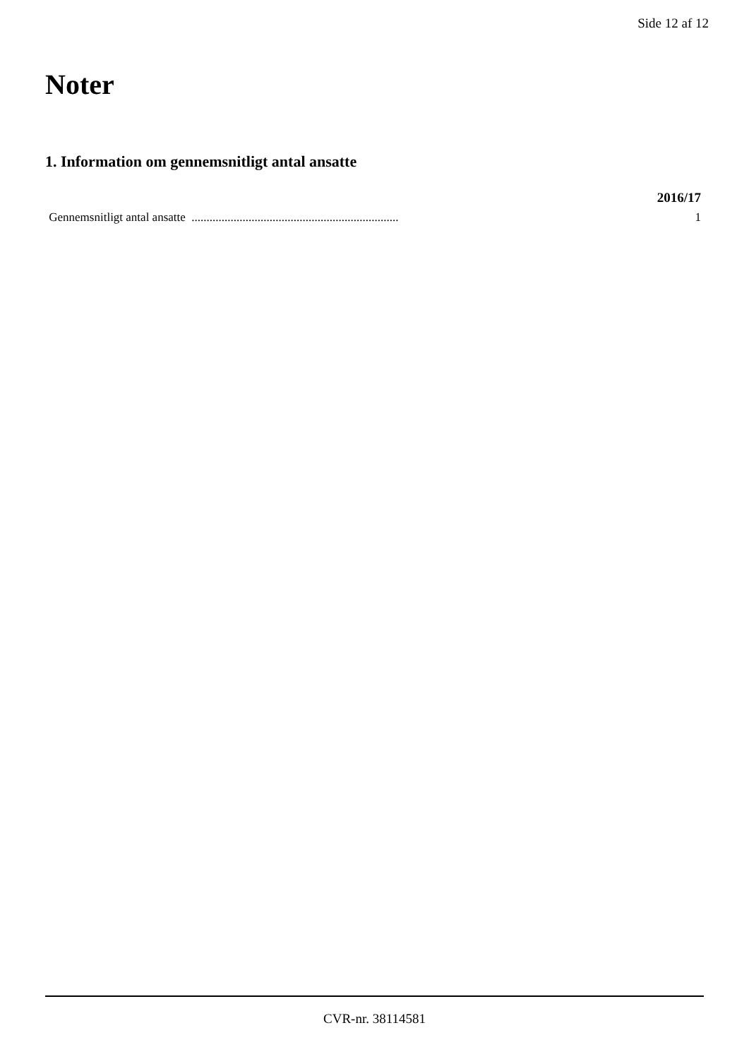Side 12 af 12
Noter
1. Information om gennemsnitligt antal ansatte
| | 2016/17 |
| --- | --- |
| Gennemsnitligt antal ansatte ..................................................................... | 1 |
CVR-nr. 38114581